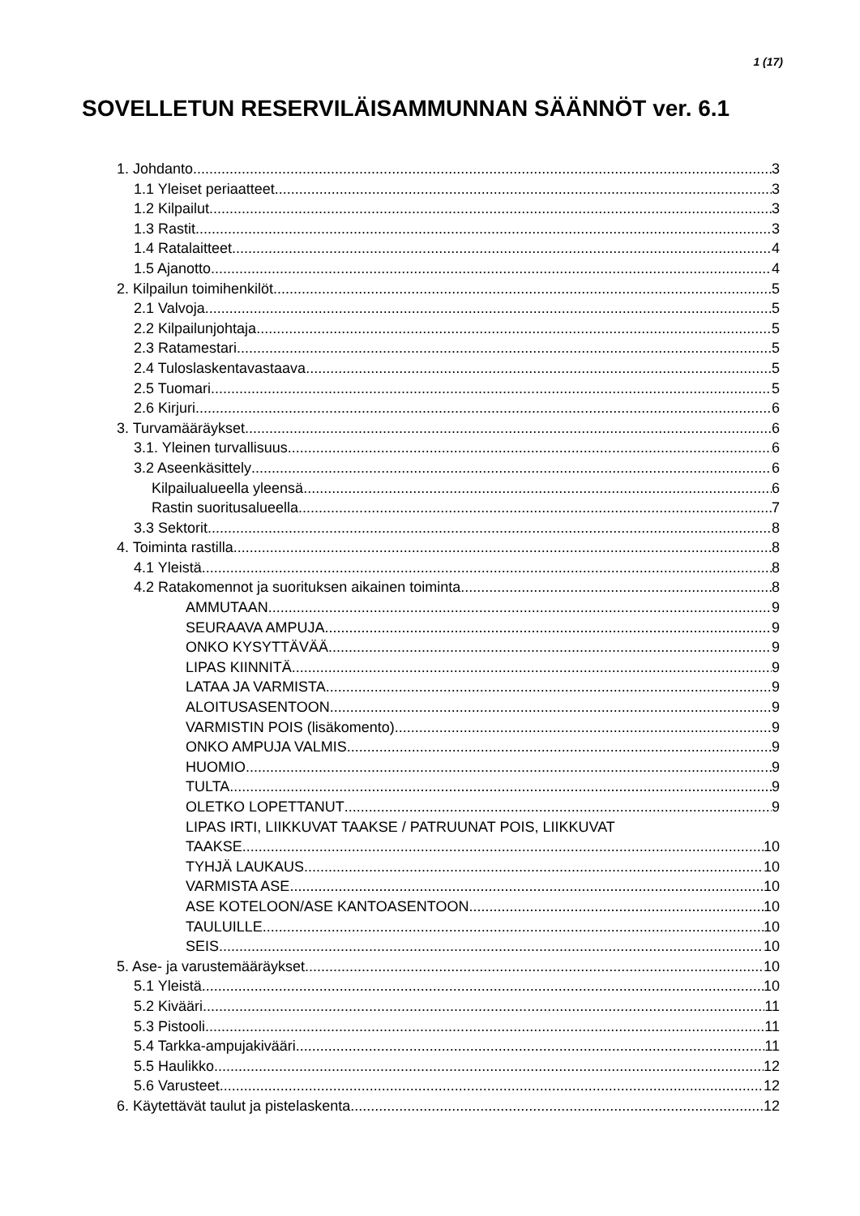1 (17)
SOVELLETUN RESERVILÄISAMMUNNAN SÄÄNNÖT ver. 6.1
1. Johdanto 3
1.1 Yleiset periaatteet 3
1.2 Kilpailut 3
1.3 Rastit 3
1.4 Ratalaitteet 4
1.5 Ajanotto 4
2. Kilpailun toimihenkilöt 5
2.1 Valvoja 5
2.2 Kilpailunjohtaja 5
2.3 Ratamestari 5
2.4 Tuloslaskentavastaava 5
2.5 Tuomari 5
2.6 Kirjuri 6
3. Turvamääräykset 6
3.1. Yleinen turvallisuus 6
3.2 Aseenkäsittely 6
Kilpailualueella yleensä 6
Rastin suoritusalueella 7
3.3 Sektorit 8
4. Toiminta rastilla 8
4.1 Yleistä 8
4.2 Ratakomennot ja suorituksen aikainen toiminta 8
AMMUTAAN 9
SEURAAVA AMPUJA 9
ONKO KYSYTTÄVÄÄ 9
LIPAS KIINNITÄ 9
LATAA JA VARMISTA 9
ALOITUSASENTOON 9
VARMISTIN POIS (lisäkomento) 9
ONKO AMPUJA VALMIS 9
HUOMIO 9
TULTA 9
OLETKO LOPETTANUT 9
LIPAS IRTI, LIIKKUVAT TAAKSE / PATRUUNAT POIS, LIIKKUVAT
TAAKSE 10
TYHJÄ LAUKAUS 10
VARMISTA ASE 10
ASE KOTELOON/ASE KANTOASENTOON 10
TAULUILLE 10
SEIS 10
5. Ase- ja varustemääräykset 10
5.1 Yleistä 10
5.2 Kivääri 11
5.3 Pistooli 11
5.4 Tarkka-ampujakivääri 11
5.5 Haulikko 12
5.6 Varusteet 12
6. Käytettävät taulut ja pistelaskenta 12